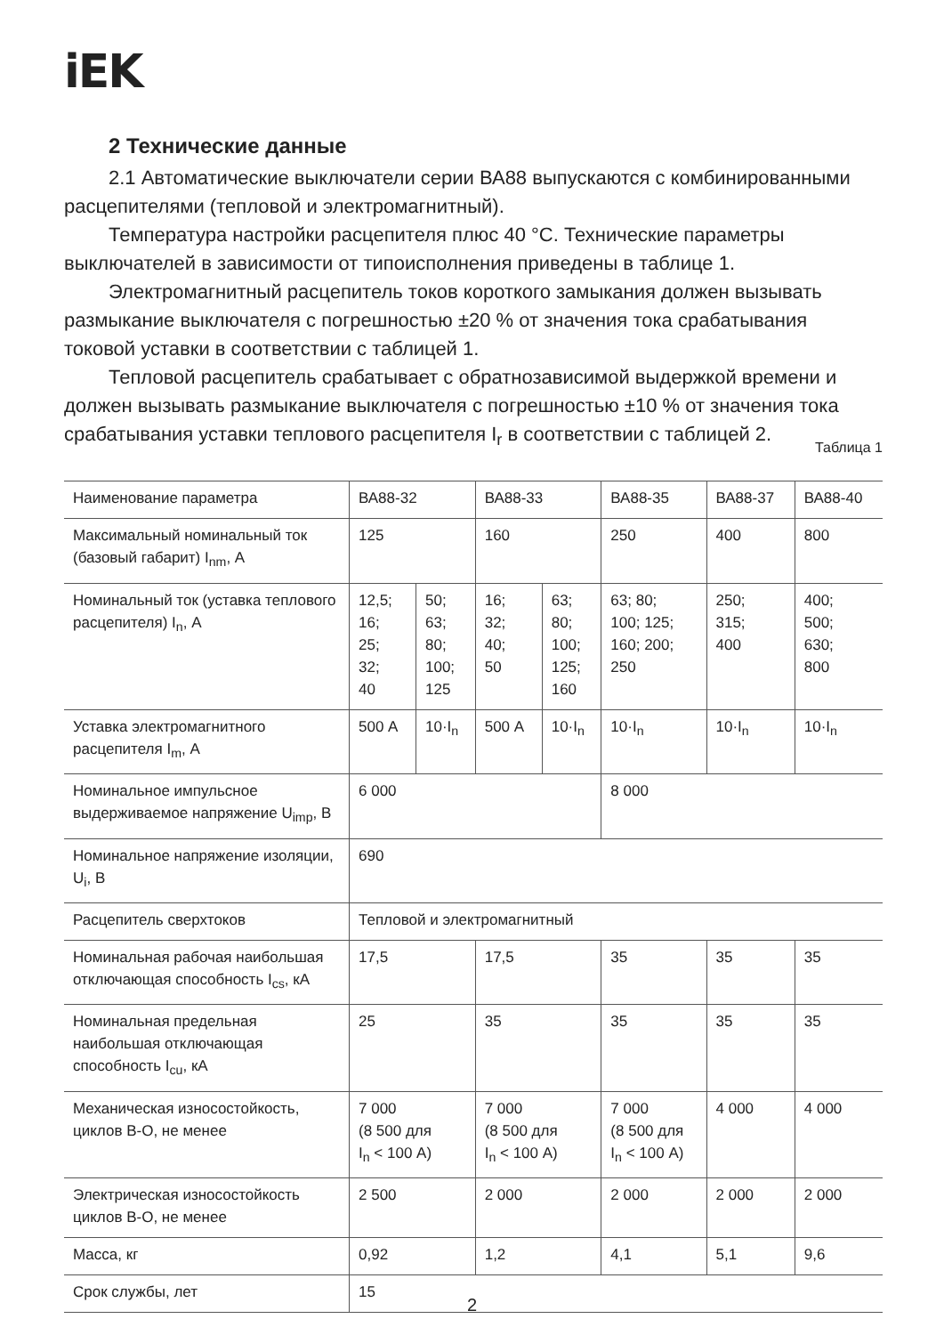iEK
2 Технические данные
2.1 Автоматические выключатели серии ВА88 выпускаются с комбинированными расцепителями (тепловой и электромагнитный).
Температура настройки расцепителя плюс 40 °С. Технические параметры выключателей в зависимости от типоисполнения приведены в таблице 1.
Электромагнитный расцепитель токов короткого замыкания должен вызывать размыкание выключателя с погрешностью ±20 % от значения тока срабатывания токовой уставки в соответствии с таблицей 1.
Тепловой расцепитель срабатывает с обратнозависимой выдержкой времени и должен вызывать размыкание выключателя с погрешностью ±10 % от значения тока срабатывания уставки теплового расцепителя I<sub>r</sub> в соответствии с таблицей 2.
Таблица 1
| Наименование параметра | ВА88-32 | | ВА88-33 | | ВА88-35 | ВА88-37 | ВА88-40 |
| Максимальный номинальный ток (базовый габарит) I<sub>nm</sub>, А | 125 | | 160 | | 250 | 400 | 800 |
| Номинальный ток (уставка теплового расцепителя) I<sub>n</sub>, А | 12,5; 16; 25; 32; 40 | 50; 63; 80; 100; 125 | 16; 32; 40; 50 | 63; 80; 100; 125; 160 | 63; 80; 100; 125; 160; 200; 250 | 250; 315; 400 | 400; 500; 630; 800 |
| Уставка электромагнитного расцепителя I<sub>m</sub>, А | 500 А | 10·I<sub>n</sub> | 500 А | 10·I<sub>n</sub> | 10·I<sub>n</sub> | 10·I<sub>n</sub> | 10·I<sub>n</sub> |
| Номинальное импульсное выдерживаемое напряжение U<sub>imp</sub>, В | 6 000 | | | | 8 000 | | |
| Номинальное напряжение изоляции, U<sub>i</sub>, В | 690 | | | | | | |
| Расцепитель сверхтоков | Тепловой и электромагнитный | | | | | | |
| Номинальная рабочая наибольшая отключающая способность I<sub>cs</sub>, кА | 17,5 | | 17,5 | | 35 | 35 | 35 |
| Номинальная предельная наибольшая отключающая способность I<sub>cu</sub>, кА | 25 | | 35 | | 35 | 35 | 35 |
| Механическая износостойкость, циклов В-О, не менее | 7 000 (8 500 для I<sub>n</sub> < 100 А) | | 7 000 (8 500 для I<sub>n</sub> < 100 А) | | 7 000 (8 500 для I<sub>n</sub> < 100 А) | 4 000 | 4 000 |
| Электрическая износостойкость циклов В-О, не менее | 2 500 | | 2 000 | | 2 000 | 2 000 | 2 000 |
| Масса, кг | 0,92 | | 1,2 | | 4,1 | 5,1 | 9,6 |
| Срок службы, лет | 15 | | | | | | |
2